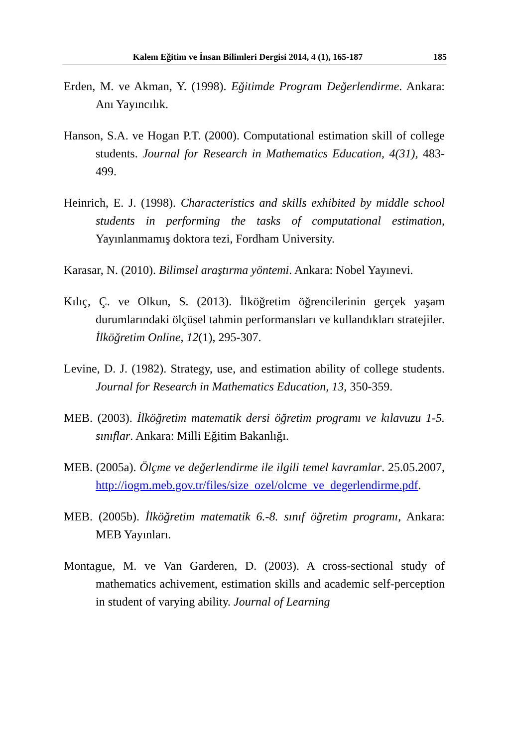Kalem Eğitim ve İnsan Bilimleri Dergisi 2014, 4 (1), 165-187 185
Erden, M. ve Akman, Y. (1998). Eğitimde Program Değerlendirme. Ankara: Anı Yayıncılık.
Hanson, S.A. ve Hogan P.T. (2000). Computational estimation skill of college students. Journal for Research in Mathematics Education, 4(31), 483-499.
Heinrich, E. J. (1998). Characteristics and skills exhibited by middle school students in performing the tasks of computational estimation, Yayınlanmamış doktora tezi, Fordham University.
Karasar, N. (2010). Bilimsel araştırma yöntemi. Ankara: Nobel Yayınevi.
Kılıç, Ç. ve Olkun, S. (2013). İlköğretim öğrencilerinin gerçek yaşam durumlarındaki ölçüsel tahmin performansları ve kullandıkları stratejiler. İlköğretim Online, 12(1), 295-307.
Levine, D. J. (1982). Strategy, use, and estimation ability of college students. Journal for Research in Mathematics Education, 13, 350-359.
MEB. (2003). İlköğretim matematik dersi öğretim programı ve kılavuzu 1-5. sınıflar. Ankara: Milli Eğitim Bakanlığı.
MEB. (2005a). Ölçme ve değerlendirme ile ilgili temel kavramlar. 25.05.2007, http://iogm.meb.gov.tr/files/size_ozel/olcme_ve_degerlendirme.pdf.
MEB. (2005b). İlköğretim matematik 6.-8. sınıf öğretim programı, Ankara: MEB Yayınları.
Montague, M. ve Van Garderen, D. (2003). A cross-sectional study of mathematics achivement, estimation skills and academic self-perception in student of varying ability. Journal of Learning